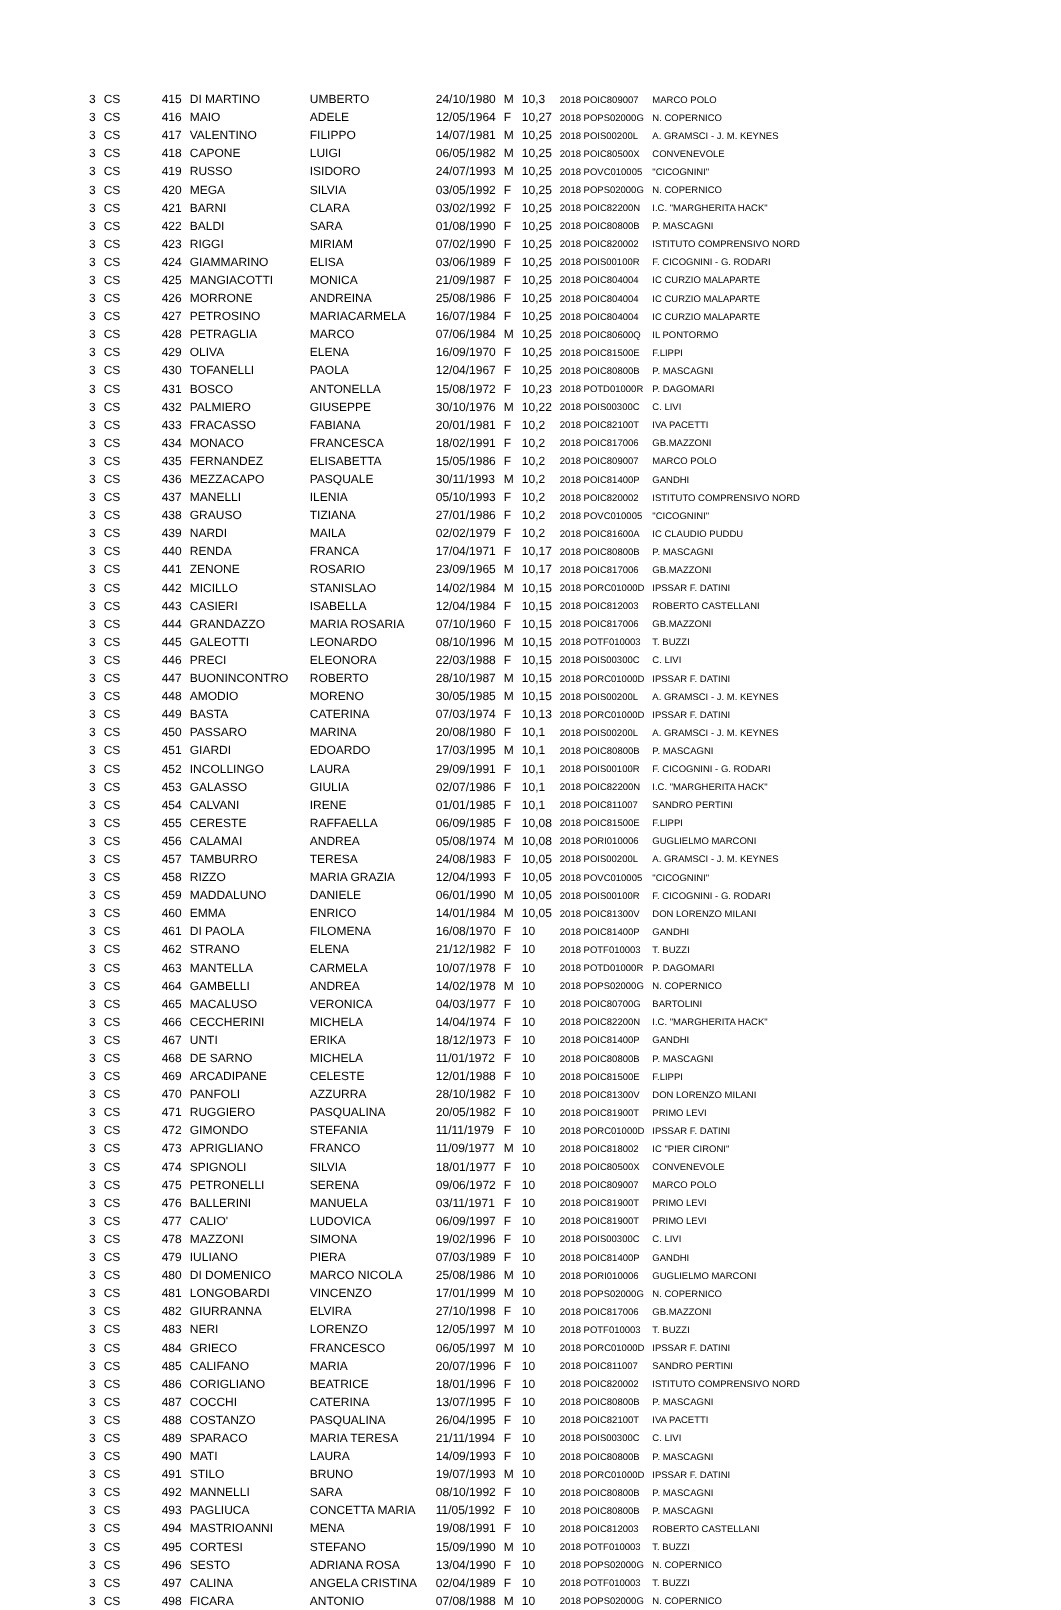| 3 | CS | 415 | DI MARTINO | UMBERTO | 24/10/1980 | M | 10,3 | 2018 POIC809007 | MARCO POLO |
| 3 | CS | 416 | MAIO | ADELE | 12/05/1964 | F | 10,27 | 2018 POPS02000G | N. COPERNICO |
| 3 | CS | 417 | VALENTINO | FILIPPO | 14/07/1981 | M | 10,25 | 2018 POIS00200L | A. GRAMSCI - J. M. KEYNES |
| 3 | CS | 418 | CAPONE | LUIGI | 06/05/1982 | M | 10,25 | 2018 POIC80500X | CONVENEVOLE |
| 3 | CS | 419 | RUSSO | ISIDORO | 24/07/1993 | M | 10,25 | 2018 POVC010005 | "CICOGNINI" |
| 3 | CS | 420 | MEGA | SILVIA | 03/05/1992 | F | 10,25 | 2018 POPS02000G | N. COPERNICO |
| 3 | CS | 421 | BARNI | CLARA | 03/02/1992 | F | 10,25 | 2018 POIC82200N | I.C. "MARGHERITA HACK" |
| 3 | CS | 422 | BALDI | SARA | 01/08/1990 | F | 10,25 | 2018 POIC80800B | P. MASCAGNI |
| 3 | CS | 423 | RIGGI | MIRIAM | 07/02/1990 | F | 10,25 | 2018 POIC820002 | ISTITUTO COMPRENSIVO NORD |
| 3 | CS | 424 | GIAMMARINO | ELISA | 03/06/1989 | F | 10,25 | 2018 POIS00100R | F. CICOGNINI - G. RODARI |
| 3 | CS | 425 | MANGIACOTTI | MONICA | 21/09/1987 | F | 10,25 | 2018 POIC804004 | IC CURZIO MALAPARTE |
| 3 | CS | 426 | MORRONE | ANDREINA | 25/08/1986 | F | 10,25 | 2018 POIC804004 | IC CURZIO MALAPARTE |
| 3 | CS | 427 | PETROSINO | MARIACARMELA | 16/07/1984 | F | 10,25 | 2018 POIC804004 | IC CURZIO MALAPARTE |
| 3 | CS | 428 | PETRAGLIA | MARCO | 07/06/1984 | M | 10,25 | 2018 POIC80600Q | IL PONTORMO |
| 3 | CS | 429 | OLIVA | ELENA | 16/09/1970 | F | 10,25 | 2018 POIC81500E | F.LIPPI |
| 3 | CS | 430 | TOFANELLI | PAOLA | 12/04/1967 | F | 10,25 | 2018 POIC80800B | P. MASCAGNI |
| 3 | CS | 431 | BOSCO | ANTONELLA | 15/08/1972 | F | 10,23 | 2018 POTD01000R | P. DAGOMARI |
| 3 | CS | 432 | PALMIERO | GIUSEPPE | 30/10/1976 | M | 10,22 | 2018 POIS00300C | C. LIVI |
| 3 | CS | 433 | FRACASSO | FABIANA | 20/01/1981 | F | 10,2 | 2018 POIC82100T | IVA PACETTI |
| 3 | CS | 434 | MONACO | FRANCESCA | 18/02/1991 | F | 10,2 | 2018 POIC817006 | GB.MAZZONI |
| 3 | CS | 435 | FERNANDEZ | ELISABETTA | 15/05/1986 | F | 10,2 | 2018 POIC809007 | MARCO POLO |
| 3 | CS | 436 | MEZZACAPO | PASQUALE | 30/11/1993 | M | 10,2 | 2018 POIC81400P | GANDHI |
| 3 | CS | 437 | MANELLI | ILENIA | 05/10/1993 | F | 10,2 | 2018 POIC820002 | ISTITUTO COMPRENSIVO NORD |
| 3 | CS | 438 | GRAUSO | TIZIANA | 27/01/1986 | F | 10,2 | 2018 POVC010005 | "CICOGNINI" |
| 3 | CS | 439 | NARDI | MAILA | 02/02/1979 | F | 10,2 | 2018 POIC81600A | IC CLAUDIO PUDDU |
| 3 | CS | 440 | RENDA | FRANCA | 17/04/1971 | F | 10,17 | 2018 POIC80800B | P. MASCAGNI |
| 3 | CS | 441 | ZENONE | ROSARIO | 23/09/1965 | M | 10,17 | 2018 POIC817006 | GB.MAZZONI |
| 3 | CS | 442 | MICILLO | STANISLAO | 14/02/1984 | M | 10,15 | 2018 PORC01000D | IPSSAR F. DATINI |
| 3 | CS | 443 | CASIERI | ISABELLA | 12/04/1984 | F | 10,15 | 2018 POIC812003 | ROBERTO CASTELLANI |
| 3 | CS | 444 | GRANDAZZO | MARIA ROSARIA | 07/10/1960 | F | 10,15 | 2018 POIC817006 | GB.MAZZONI |
| 3 | CS | 445 | GALEOTTI | LEONARDO | 08/10/1996 | M | 10,15 | 2018 POTF010003 | T. BUZZI |
| 3 | CS | 446 | PRECI | ELEONORA | 22/03/1988 | F | 10,15 | 2018 POIS00300C | C. LIVI |
| 3 | CS | 447 | BUONINCONTRO | ROBERTO | 28/10/1987 | M | 10,15 | 2018 PORC01000D | IPSSAR F. DATINI |
| 3 | CS | 448 | AMODIO | MORENO | 30/05/1985 | M | 10,15 | 2018 POIS00200L | A. GRAMSCI - J. M. KEYNES |
| 3 | CS | 449 | BASTA | CATERINA | 07/03/1974 | F | 10,13 | 2018 PORC01000D | IPSSAR F. DATINI |
| 3 | CS | 450 | PASSARO | MARINA | 20/08/1980 | F | 10,1 | 2018 POIS00200L | A. GRAMSCI - J. M. KEYNES |
| 3 | CS | 451 | GIARDI | EDOARDO | 17/03/1995 | M | 10,1 | 2018 POIC80800B | P. MASCAGNI |
| 3 | CS | 452 | INCOLLINGO | LAURA | 29/09/1991 | F | 10,1 | 2018 POIS00100R | F. CICOGNINI - G. RODARI |
| 3 | CS | 453 | GALASSO | GIULIA | 02/07/1986 | F | 10,1 | 2018 POIC82200N | I.C. "MARGHERITA HACK" |
| 3 | CS | 454 | CALVANI | IRENE | 01/01/1985 | F | 10,1 | 2018 POIC811007 | SANDRO PERTINI |
| 3 | CS | 455 | CERESTE | RAFFAELLA | 06/09/1985 | F | 10,08 | 2018 POIC81500E | F.LIPPI |
| 3 | CS | 456 | CALAMAI | ANDREA | 05/08/1974 | M | 10,08 | 2018 PORI010006 | GUGLIELMO MARCONI |
| 3 | CS | 457 | TAMBURRO | TERESA | 24/08/1983 | F | 10,05 | 2018 POIS00200L | A. GRAMSCI - J. M. KEYNES |
| 3 | CS | 458 | RIZZO | MARIA GRAZIA | 12/04/1993 | F | 10,05 | 2018 POVC010005 | "CICOGNINI" |
| 3 | CS | 459 | MADDALUNO | DANIELE | 06/01/1990 | M | 10,05 | 2018 POIS00100R | F. CICOGNINI - G. RODARI |
| 3 | CS | 460 | EMMA | ENRICO | 14/01/1984 | M | 10,05 | 2018 POIC81300V | DON LORENZO MILANI |
| 3 | CS | 461 | DI PAOLA | FILOMENA | 16/08/1970 | F | 10 | 2018 POIC81400P | GANDHI |
| 3 | CS | 462 | STRANO | ELENA | 21/12/1982 | F | 10 | 2018 POTF010003 | T. BUZZI |
| 3 | CS | 463 | MANTELLA | CARMELA | 10/07/1978 | F | 10 | 2018 POTD01000R | P. DAGOMARI |
| 3 | CS | 464 | GAMBELLI | ANDREA | 14/02/1978 | M | 10 | 2018 POPS02000G | N. COPERNICO |
| 3 | CS | 465 | MACALUSO | VERONICA | 04/03/1977 | F | 10 | 2018 POIC80700G | BARTOLINI |
| 3 | CS | 466 | CECCHERINI | MICHELA | 14/04/1974 | F | 10 | 2018 POIC82200N | I.C. "MARGHERITA HACK" |
| 3 | CS | 467 | UNTI | ERIKA | 18/12/1973 | F | 10 | 2018 POIC81400P | GANDHI |
| 3 | CS | 468 | DE SARNO | MICHELA | 11/01/1972 | F | 10 | 2018 POIC80800B | P. MASCAGNI |
| 3 | CS | 469 | ARCADIPANE | CELESTE | 12/01/1988 | F | 10 | 2018 POIC81500E | F.LIPPI |
| 3 | CS | 470 | PANFOLI | AZZURRA | 28/10/1982 | F | 10 | 2018 POIC81300V | DON LORENZO MILANI |
| 3 | CS | 471 | RUGGIERO | PASQUALINA | 20/05/1982 | F | 10 | 2018 POIC81900T | PRIMO LEVI |
| 3 | CS | 472 | GIMONDO | STEFANIA | 11/11/1979 | F | 10 | 2018 PORC01000D | IPSSAR F. DATINI |
| 3 | CS | 473 | APRIGLIANO | FRANCO | 11/09/1977 | M | 10 | 2018 POIC818002 | IC "PIER CIRONI" |
| 3 | CS | 474 | SPIGNOLI | SILVIA | 18/01/1977 | F | 10 | 2018 POIC80500X | CONVENEVOLE |
| 3 | CS | 475 | PETRONELLI | SERENA | 09/06/1972 | F | 10 | 2018 POIC809007 | MARCO POLO |
| 3 | CS | 476 | BALLERINI | MANUELA | 03/11/1971 | F | 10 | 2018 POIC81900T | PRIMO LEVI |
| 3 | CS | 477 | CALIO' | LUDOVICA | 06/09/1997 | F | 10 | 2018 POIC81900T | PRIMO LEVI |
| 3 | CS | 478 | MAZZONI | SIMONA | 19/02/1996 | F | 10 | 2018 POIS00300C | C. LIVI |
| 3 | CS | 479 | IULIANO | PIERA | 07/03/1989 | F | 10 | 2018 POIC81400P | GANDHI |
| 3 | CS | 480 | DI DOMENICO | MARCO NICOLA | 25/08/1986 | M | 10 | 2018 PORI010006 | GUGLIELMO MARCONI |
| 3 | CS | 481 | LONGOBARDI | VINCENZO | 17/01/1999 | M | 10 | 2018 POPS02000G | N. COPERNICO |
| 3 | CS | 482 | GIURRANNA | ELVIRA | 27/10/1998 | F | 10 | 2018 POIC817006 | GB.MAZZONI |
| 3 | CS | 483 | NERI | LORENZO | 12/05/1997 | M | 10 | 2018 POTF010003 | T. BUZZI |
| 3 | CS | 484 | GRIECO | FRANCESCO | 06/05/1997 | M | 10 | 2018 PORC01000D | IPSSAR F. DATINI |
| 3 | CS | 485 | CALIFANO | MARIA | 20/07/1996 | F | 10 | 2018 POIC811007 | SANDRO PERTINI |
| 3 | CS | 486 | CORIGLIANO | BEATRICE | 18/01/1996 | F | 10 | 2018 POIC820002 | ISTITUTO COMPRENSIVO NORD |
| 3 | CS | 487 | COCCHI | CATERINA | 13/07/1995 | F | 10 | 2018 POIC80800B | P. MASCAGNI |
| 3 | CS | 488 | COSTANZO | PASQUALINA | 26/04/1995 | F | 10 | 2018 POIC82100T | IVA PACETTI |
| 3 | CS | 489 | SPARACO | MARIA TERESA | 21/11/1994 | F | 10 | 2018 POIS00300C | C. LIVI |
| 3 | CS | 490 | MATI | LAURA | 14/09/1993 | F | 10 | 2018 POIC80800B | P. MASCAGNI |
| 3 | CS | 491 | STILO | BRUNO | 19/07/1993 | M | 10 | 2018 PORC01000D | IPSSAR F. DATINI |
| 3 | CS | 492 | MANNELLI | SARA | 08/10/1992 | F | 10 | 2018 POIC80800B | P. MASCAGNI |
| 3 | CS | 493 | PAGLIUCA | CONCETTA MARIA | 11/05/1992 | F | 10 | 2018 POIC80800B | P. MASCAGNI |
| 3 | CS | 494 | MASTRIOANNI | MENA | 19/08/1991 | F | 10 | 2018 POIC812003 | ROBERTO CASTELLANI |
| 3 | CS | 495 | CORTESI | STEFANO | 15/09/1990 | M | 10 | 2018 POTF010003 | T. BUZZI |
| 3 | CS | 496 | SESTO | ADRIANA ROSA | 13/04/1990 | F | 10 | 2018 POPS02000G | N. COPERNICO |
| 3 | CS | 497 | CALINA | ANGELA CRISTINA | 02/04/1989 | F | 10 | 2018 POTF010003 | T. BUZZI |
| 3 | CS | 498 | FICARA | ANTONIO | 07/08/1988 | M | 10 | 2018 POPS02000G | N. COPERNICO |